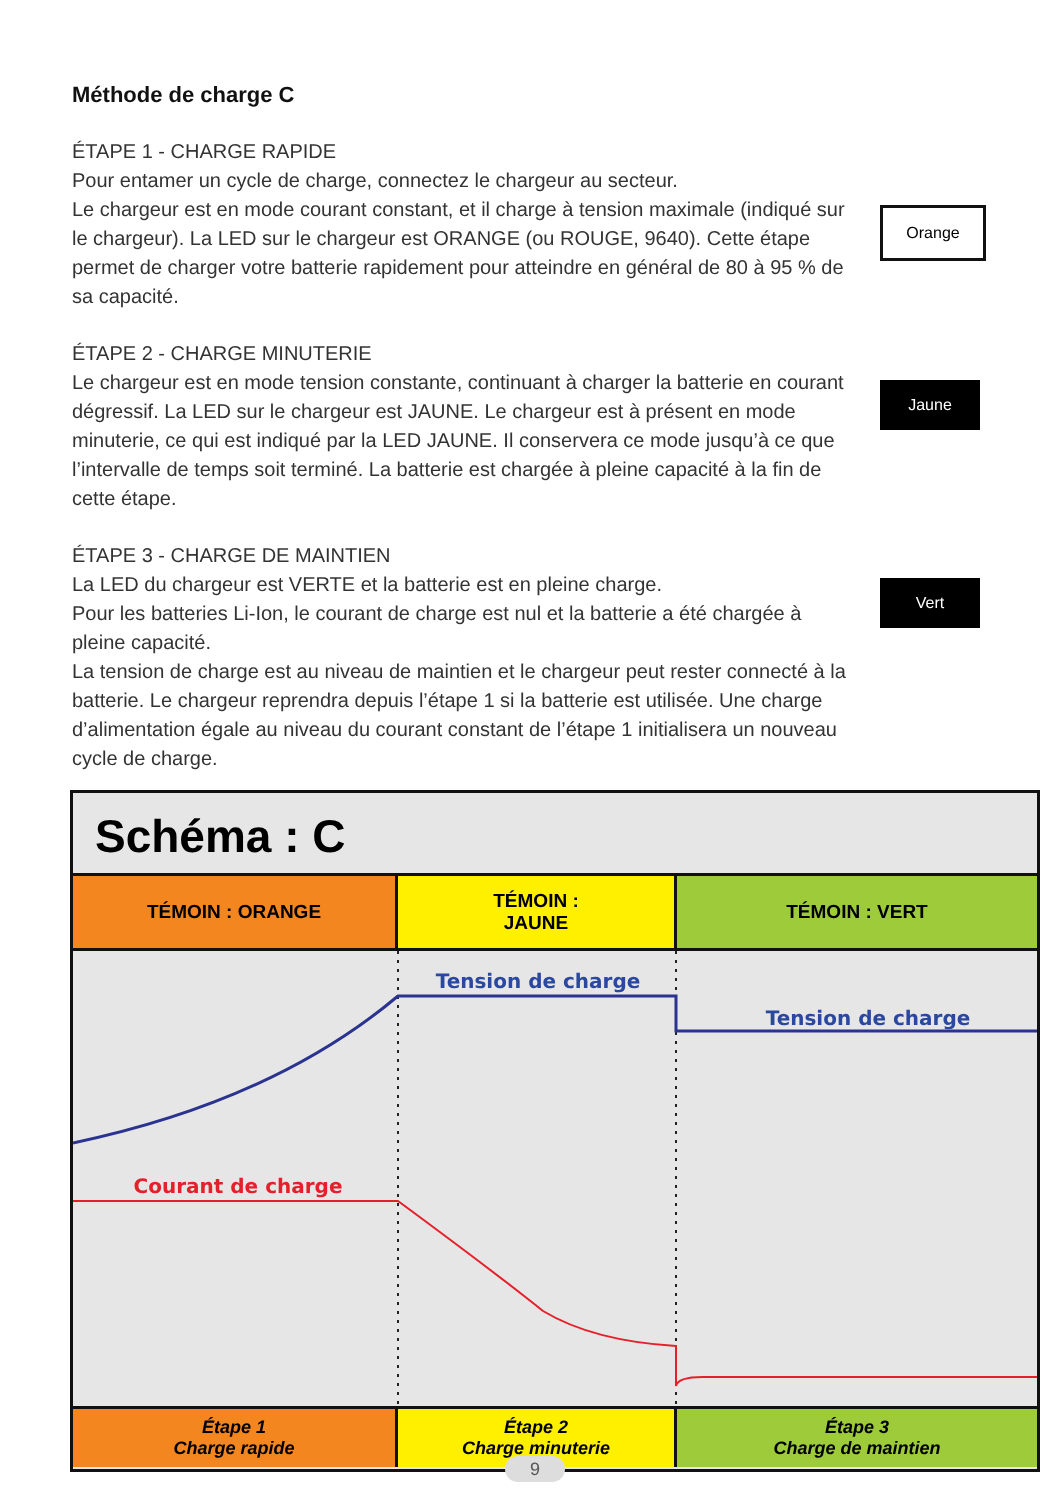Méthode de charge C
ÉTAPE 1 - CHARGE RAPIDE
Pour entamer un cycle de charge, connectez le chargeur au secteur.
Le chargeur est en mode courant constant, et il charge à tension maximale (indiqué sur le chargeur). La LED sur le chargeur est ORANGE (ou ROUGE, 9640). Cette étape permet de charger votre batterie rapidement pour atteindre en général de 80 à 95 % de sa capacité.
ÉTAPE 2 - CHARGE MINUTERIE
Le chargeur est en mode tension constante, continuant à charger la batterie en courant dégressif. La LED sur le chargeur est JAUNE. Le chargeur est à présent en mode minuterie, ce qui est indiqué par la LED JAUNE. Il conservera ce mode jusqu’à ce que l’intervalle de temps soit terminé. La batterie est chargée à pleine capacité à la fin de cette étape.
ÉTAPE 3 - CHARGE DE MAINTIEN
La LED du chargeur est VERTE et la batterie est en pleine charge.
Pour les batteries Li-Ion, le courant de charge est nul et la batterie a été chargée à pleine capacité.
La tension de charge est au niveau de maintien et le chargeur peut rester connecté à la batterie. Le chargeur reprendra depuis l’étape 1 si la batterie est utilisée. Une charge d’alimentation égale au niveau du courant constant de l’étape 1 initialisera un nouveau cycle de charge.
Orange
Jaune
Vert
Schéma : C
TÉMOIN : ORANGE TÉMOIN :
JAUNE
TÉMOIN : VERT
Tension de charge
Tension de charge
Courant de charge
Étape 1
Charge rapide
Étape 2
Charge minuterie
Étape 3
Charge de maintien
9